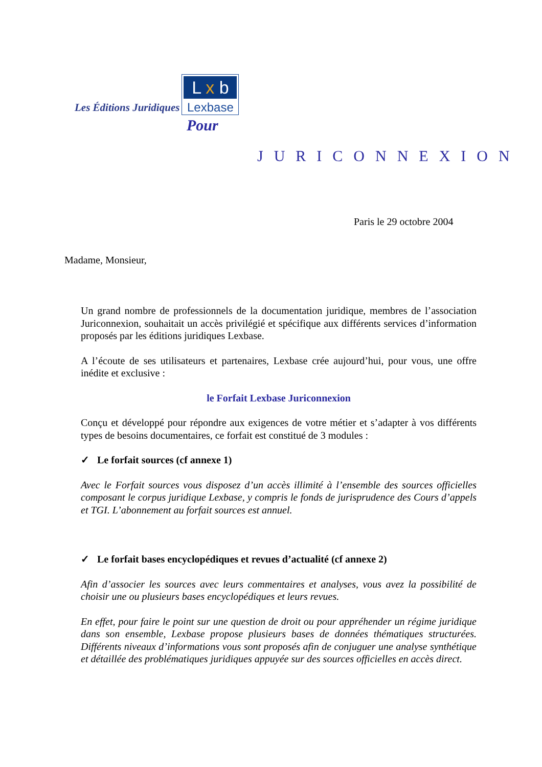Les Éditions Juridiques
L x b
Lexbase
Pour
JURICONNEXION
Paris le 29 octobre 2004
Madame, Monsieur,
Un grand nombre de professionnels de la documentation juridique, membres de l’association Juriconnexion, souhaitait un accès privilégié et spécifique aux différents services d’information proposés par les éditions juridiques Lexbase.
A l’écoute de ses utilisateurs et partenaires, Lexbase crée aujourd’hui, pour vous, une offre inédite et exclusive :
le Forfait Lexbase Juriconnexion
Conçu et développé pour répondre aux exigences de votre métier et s’adapter à vos différents types de besoins documentaires, ce forfait est constitué de 3 modules :
✓ Le forfait sources (cf annexe 1)
Avec le Forfait sources vous disposez d’un accès illimité à l’ensemble des sources officielles composant le corpus juridique Lexbase, y compris le fonds de jurisprudence des Cours d’appels et TGI. L’abonnement au forfait sources est annuel.
✓ Le forfait bases encyclopédiques et revues d’actualité (cf annexe 2)
Afin d’associer les sources avec leurs commentaires et analyses, vous avez la possibilité de choisir une ou plusieurs bases encyclopédiques et leurs revues.
En effet, pour faire le point sur une question de droit ou pour appréhender un régime juridique dans son ensemble, Lexbase propose plusieurs bases de données thématiques structurées. Différents niveaux d’informations vous sont proposés afin de conjuguer une analyse synthétique et détaillée des problématiques juridiques appuyée sur des sources officielles en accès direct.